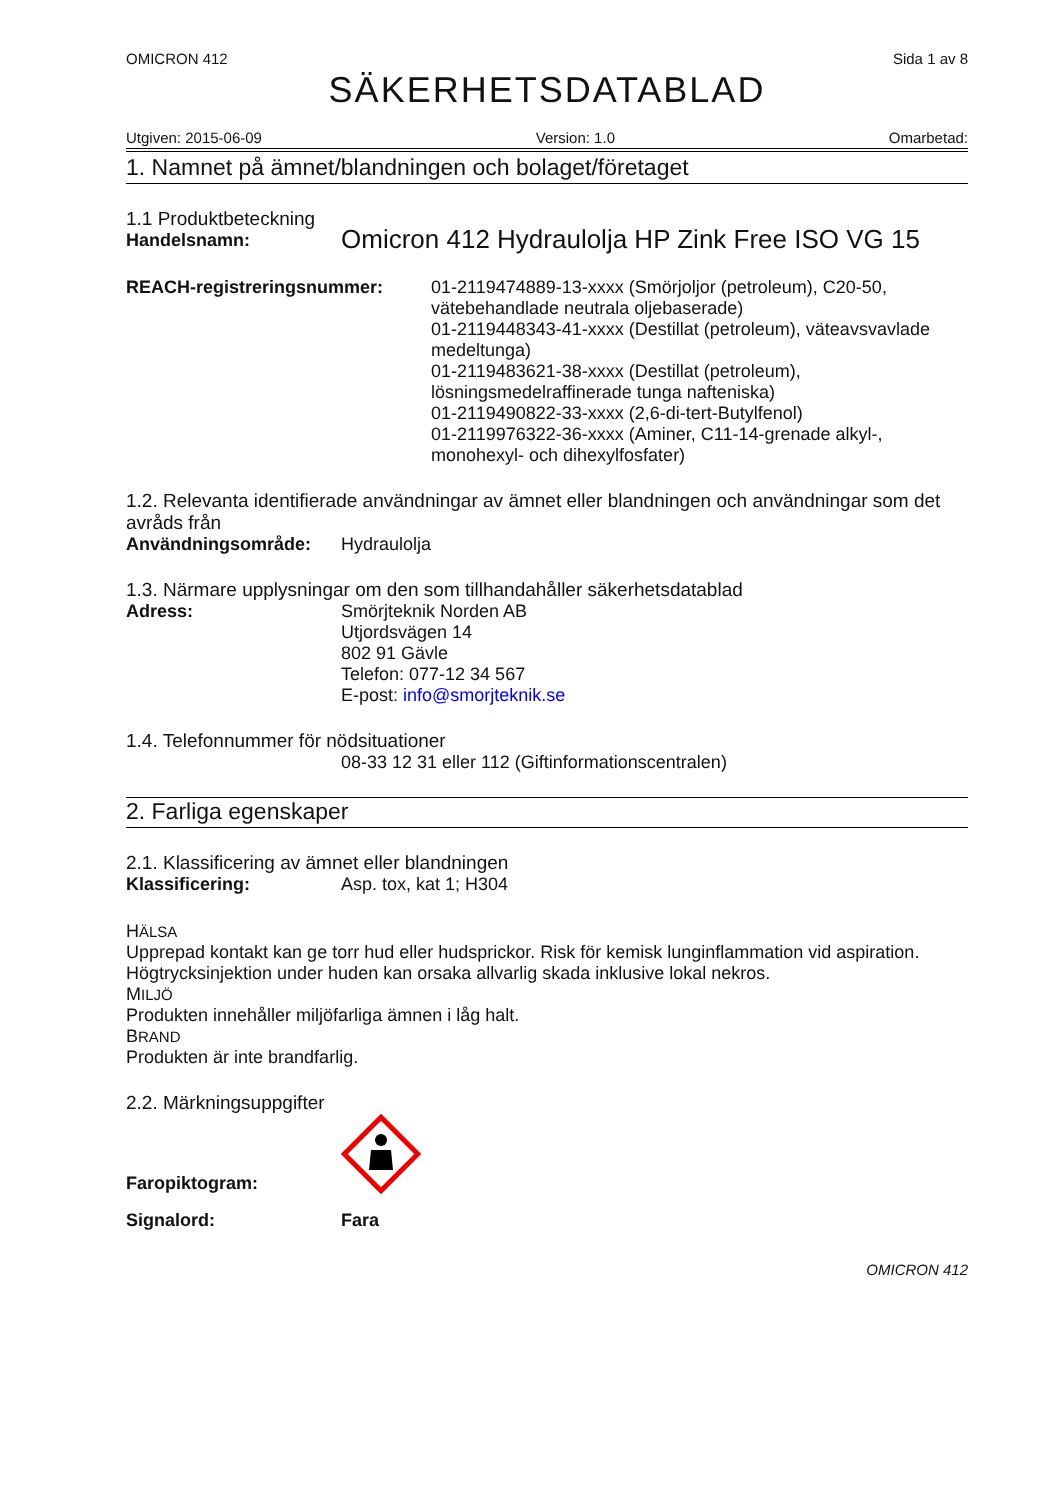OMICRON 412 Sida 1 av 8
SÄKERHETSDATABLAD
Utgiven: 2015-06-09 Version: 1.0 Omarbetad:
1. Namnet på ämnet/blandningen och bolaget/företaget
1.1 Produktbeteckning
Handelsnamn: Omicron 412 Hydraulolja HP Zink Free ISO VG 15
REACH-registreringsnummer: 01-2119474889-13-xxxx (Smörjoljor (petroleum), C20-50, vätebehandlade neutrala oljebaserade)
01-2119448343-41-xxxx (Destillat (petroleum), väteavsvavlade medeltunga)
01-2119483621-38-xxxx (Destillat (petroleum), lösningsmedelraffinerade tunga nafteniska)
01-2119490822-33-xxxx (2,6-di-tert-Butylfenol)
01-2119976322-36-xxxx (Aminer, C11-14-grenade alkyl-, monohexyl- och dihexylfosfater)
1.2. Relevanta identifierade användningar av ämnet eller blandningen och användningar som det avråds från
Användningsområde: Hydraulolja
1.3. Närmare upplysningar om den som tillhandahåller säkerhetsdatablad
Adress: Smörjteknik Norden AB
Utjordsvägen 14
802 91 Gävle
Telefon: 077-12 34 567
E-post: info@smorjteknik.se
1.4. Telefonnummer för nödsituationer
08-33 12 31 eller 112 (Giftinformationscentralen)
2. Farliga egenskaper
2.1. Klassificering av ämnet eller blandningen
Klassificering: Asp. tox, kat 1; H304
HÄLSA
Upprepad kontakt kan ge torr hud eller hudsprickor. Risk för kemisk lunginflammation vid aspiration. Högtrycksinjektion under huden kan orsaka allvarlig skada inklusive lokal nekros.
MILJÖ
Produkten innehåller miljöfarliga ämnen i låg halt.
BRAND
Produkten är inte brandfarlig.
2.2. Märkningsuppgifter
Faropiktogram:
Signalord: Fara
OMICRON 412